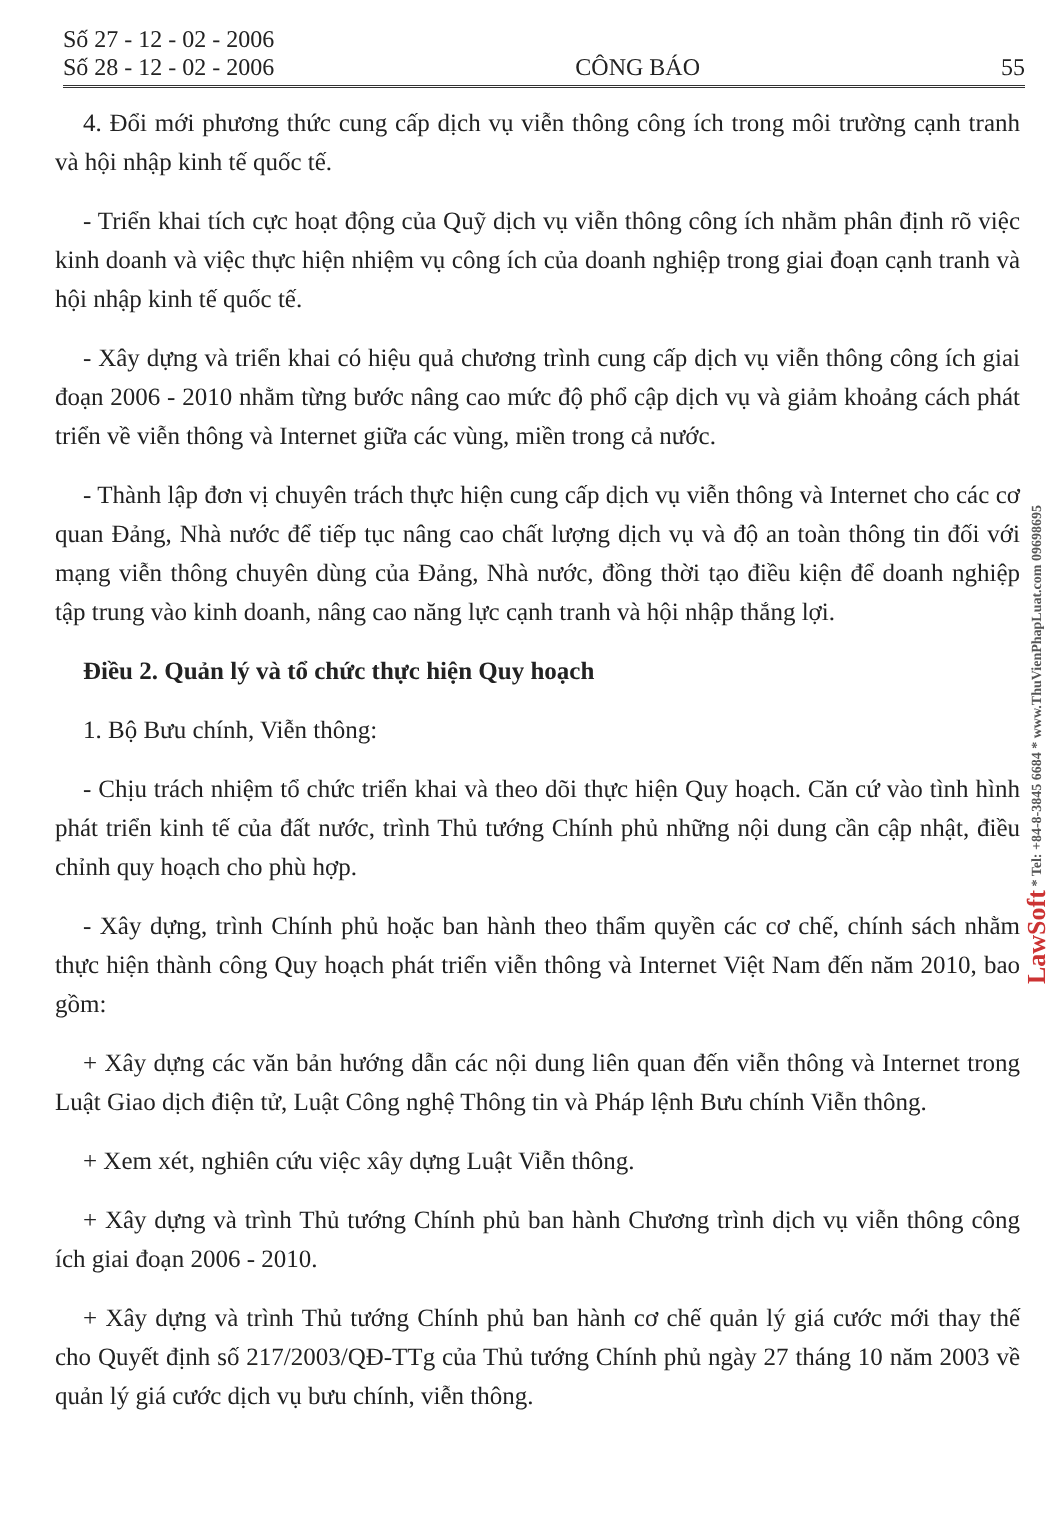Số 27 - 12 - 02 - 2006
Số 28 - 12 - 02 - 2006
CÔNG BÁO
55
4. Đổi mới phương thức cung cấp dịch vụ viễn thông công ích trong môi trường cạnh tranh và hội nhập kinh tế quốc tế.
- Triển khai tích cực hoạt động của Quỹ dịch vụ viễn thông công ích nhằm phân định rõ việc kinh doanh và việc thực hiện nhiệm vụ công ích của doanh nghiệp trong giai đoạn cạnh tranh và hội nhập kinh tế quốc tế.
- Xây dựng và triển khai có hiệu quả chương trình cung cấp dịch vụ viễn thông công ích giai đoạn 2006 - 2010 nhằm từng bước nâng cao mức độ phổ cập dịch vụ và giảm khoảng cách phát triển về viễn thông và Internet giữa các vùng, miền trong cả nước.
- Thành lập đơn vị chuyên trách thực hiện cung cấp dịch vụ viễn thông và Internet cho các cơ quan Đảng, Nhà nước để tiếp tục nâng cao chất lượng dịch vụ và độ an toàn thông tin đối với mạng viễn thông chuyên dùng của Đảng, Nhà nước, đồng thời tạo điều kiện để doanh nghiệp tập trung vào kinh doanh, nâng cao năng lực cạnh tranh và hội nhập thắng lợi.
Điều 2. Quản lý và tổ chức thực hiện Quy hoạch
1. Bộ Bưu chính, Viễn thông:
- Chịu trách nhiệm tổ chức triển khai và theo dõi thực hiện Quy hoạch. Căn cứ vào tình hình phát triển kinh tế của đất nước, trình Thủ tướng Chính phủ những nội dung cần cập nhật, điều chỉnh quy hoạch cho phù hợp.
- Xây dựng, trình Chính phủ hoặc ban hành theo thẩm quyền các cơ chế, chính sách nhằm thực hiện thành công Quy hoạch phát triển viễn thông và Internet Việt Nam đến năm 2010, bao gồm:
+ Xây dựng các văn bản hướng dẫn các nội dung liên quan đến viễn thông và Internet trong Luật Giao dịch điện tử, Luật Công nghệ Thông tin và Pháp lệnh Bưu chính Viễn thông.
+ Xem xét, nghiên cứu việc xây dựng Luật Viễn thông.
+ Xây dựng và trình Thủ tướng Chính phủ ban hành Chương trình dịch vụ viễn thông công ích giai đoạn 2006 - 2010.
+ Xây dựng và trình Thủ tướng Chính phủ ban hành cơ chế quản lý giá cước mới thay thế cho Quyết định số 217/2003/QĐ-TTg của Thủ tướng Chính phủ ngày 27 tháng 10 năm 2003 về quản lý giá cước dịch vụ bưu chính, viễn thông.
LawSoft * Tel: +84-8-3845 6684 * www.ThuVienPhapLuat.com 09698695